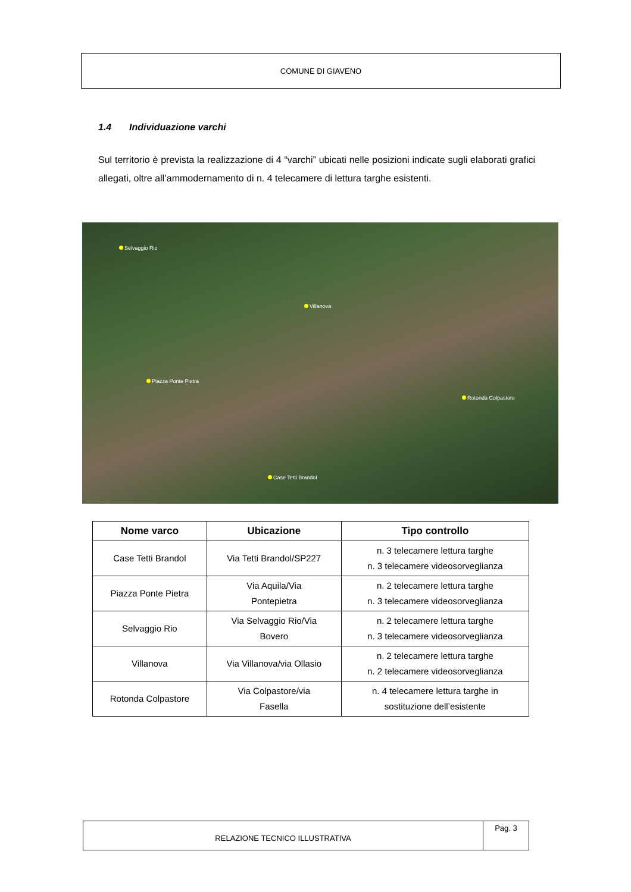COMUNE DI GIAVENO
1.4 Individuazione varchi
Sul territorio è prevista la realizzazione di 4 “varchi” ubicati nelle posizioni indicate sugli elaborati grafici allegati, oltre all’ammodernamento di n. 4 telecamere di lettura targhe esistenti.
Selvaggio Rio
Villanova
Piazza Ponte Pietra
Rotonda Colpastore
Case Tetti Brandol
| Nome varco | Ubicazione | Tipo controllo |
| --- | --- | --- |
| Case Tetti Brandol | Via Tetti Brandol/SP227 | n. 3 telecamere lettura targhe n. 3 telecamere videosorveglianza |
| Piazza Ponte Pietra | Via Aquila/Via Pontepietra | n. 2 telecamere lettura targhe n. 3 telecamere videosorveglianza |
| Selvaggio Rio | Via Selvaggio Rio/Via Bovero | n. 2 telecamere lettura targhe n. 3 telecamere videosorveglianza |
| Villanova | Via Villanova/via Ollasio | n. 2 telecamere lettura targhe n. 2 telecamere videosorveglianza |
| Rotonda Colpastore | Via Colpastore/via Fasella | n. 4 telecamere lettura targhe in sostituzione dell’esistente |
RELAZIONE TECNICO ILLUSTRATIVA
Pag. 3